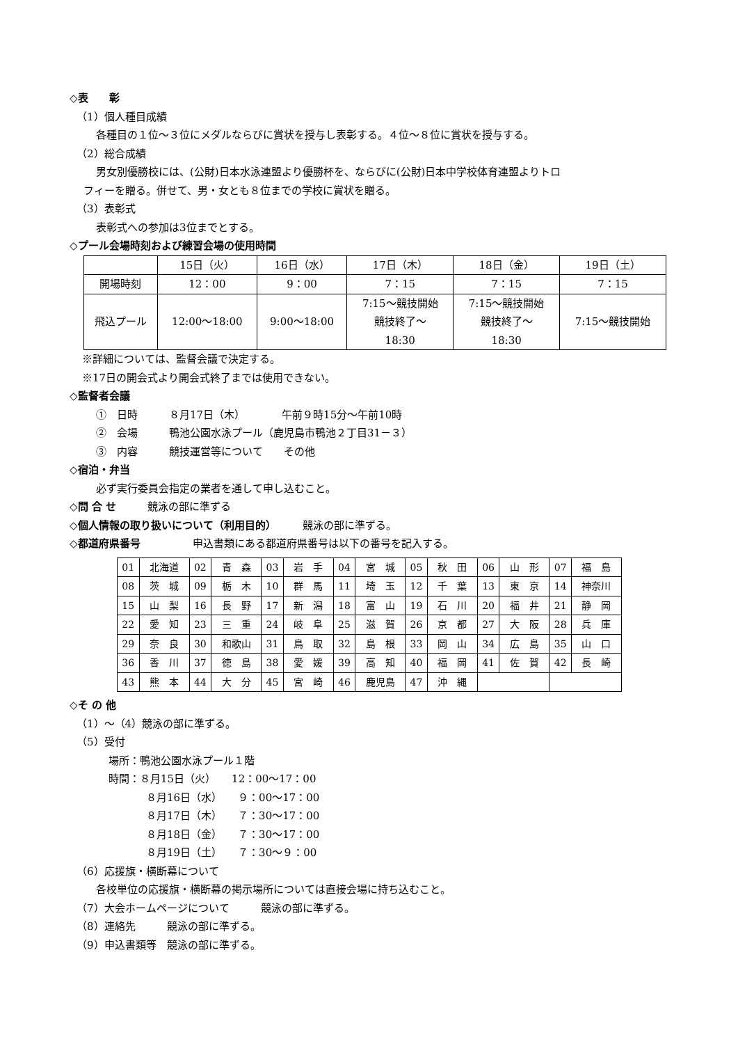◇表　　彰
（1）個人種目成績
各種目の１位〜３位にメダルならびに賞状を授与し表彰する。４位〜８位に賞状を授与する。
（2）総合成績
男女別優勝校には、(公財)日本水泳連盟より優勝杯を、ならびに(公財)日本中学校体育連盟よりトロ
フィーを贈る。併せて、男・女とも８位までの学校に賞状を贈る。
（3）表彰式
表彰式への参加は3位までとする。
◇プール会場時刻および練習会場の使用時間
| | 15日（火） | 16日（水） | 17日（木） | 18日（金） | 19日（土） |
| 開場時刻 | 12：00 | 9：00 | 7：15 | 7：15 | 7：15 |
| 飛込プール | 12:00〜18:00 | 9:00〜18:00 | 7:15〜競技開始 競技終了〜 18:30 | 7:15〜競技開始 競技終了〜 18:30 | 7:15〜競技開始 |
※詳細については、監督会議で決定する。
※17日の開会式より開会式終了までは使用できない。
◇監督者会議
①　日時　　　８月17日（木）　　　　午前９時15分〜午前10時
②　会場　　　鴨池公園水泳プール（鹿児島市鴨池２丁目31－３）
③　内容　　　競技運営等について　　その他
◇宿泊・弁当
必ず実行委員会指定の業者を通して申し込むこと。
◇問 合 せ　　　競泳の部に準ずる
◇個人情報の取り扱いについて（利用目的）　　　競泳の部に準ずる。
◇都道府県番号　　　　　申込書類にある都道府県番号は以下の番号を記入する。
| 01 | 北海道 | 02 | 青 森 | 03 | 岩 手 | 04 | 宮 城 | 05 | 秋 田 | 06 | 山 形 | 07 | 福 島 |
| 08 | 茨 城 | 09 | 栃 木 | 10 | 群 馬 | 11 | 埼 玉 | 12 | 千 葉 | 13 | 東 京 | 14 | 神奈川 |
| 15 | 山 梨 | 16 | 長 野 | 17 | 新 潟 | 18 | 富 山 | 19 | 石 川 | 20 | 福 井 | 21 | 静 岡 |
| 22 | 愛 知 | 23 | 三 重 | 24 | 岐 阜 | 25 | 滋 賀 | 26 | 京 都 | 27 | 大 阪 | 28 | 兵 庫 |
| 29 | 奈 良 | 30 | 和歌山 | 31 | 鳥 取 | 32 | 島 根 | 33 | 岡 山 | 34 | 広 島 | 35 | 山 口 |
| 36 | 香 川 | 37 | 徳 島 | 38 | 愛 媛 | 39 | 高 知 | 40 | 福 岡 | 41 | 佐 賀 | 42 | 長 崎 |
| 43 | 熊 本 | 44 | 大 分 | 45 | 宮 崎 | 46 | 鹿児島 | 47 | 沖 縄 | | | | |
◇そ の 他
（1）〜（4）競泳の部に準ずる。
（5）受付
場所：鴨池公園水泳プール１階
時間：８月15日（火）　　12：00〜17：00
８月16日（水）　　９：00〜17：00
８月17日（木）　　７：30〜17：00
８月18日（金）　　７：30〜17：00
８月19日（土）　　７：30〜９：00
（6）応援旗・横断幕について
各校単位の応援旗・横断幕の掲示場所については直接会場に持ち込むこと。
（7）大会ホームページについて　　　競泳の部に準ずる。
（8）連絡先　　　競泳の部に準ずる。
（9）申込書類等　競泳の部に準ずる。